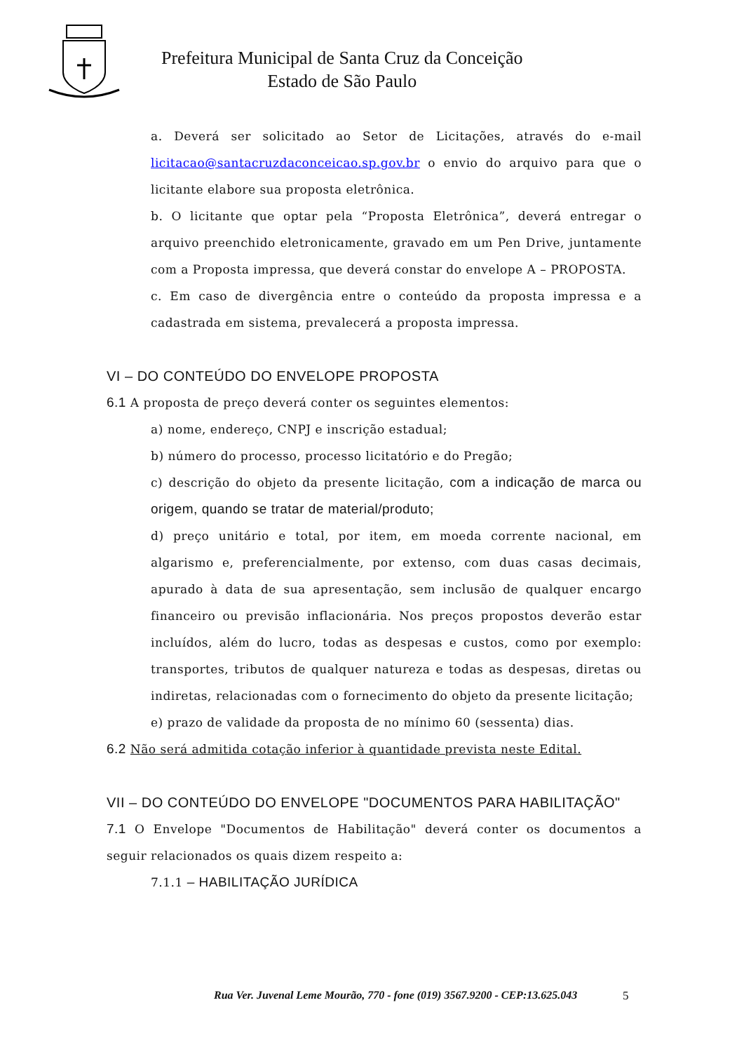Prefeitura Municipal de Santa Cruz da Conceição
Estado de São Paulo
a. Deverá ser solicitado ao Setor de Licitações, através do e-mail licitacao@santacruzdaconceicao.sp.gov.br o envio do arquivo para que o licitante elabore sua proposta eletrônica.
b. O licitante que optar pela “Proposta Eletrônica”, deverá entregar o arquivo preenchido eletronicamente, gravado em um Pen Drive, juntamente com a Proposta impressa, que deverá constar do envelope A – PROPOSTA.
c. Em caso de divergência entre o conteúdo da proposta impressa e a cadastrada em sistema, prevalecerá a proposta impressa.
VI – DO CONTEÚDO DO ENVELOPE PROPOSTA
6.1 A proposta de preço deverá conter os seguintes elementos:
a) nome, endereço, CNPJ e inscrição estadual;
b) número do processo, processo licitatório e do Pregão;
c) descrição do objeto da presente licitação, com a indicação de marca ou origem, quando se tratar de material/produto;
d) preço unitário e total, por item, em moeda corrente nacional, em algarismo e, preferencialmente, por extenso, com duas casas decimais, apurado à data de sua apresentação, sem inclusão de qualquer encargo financeiro ou previsão inflacionária. Nos preços propostos deverão estar incluídos, além do lucro, todas as despesas e custos, como por exemplo: transportes, tributos de qualquer natureza e todas as despesas, diretas ou indiretas, relacionadas com o fornecimento do objeto da presente licitação;
e) prazo de validade da proposta de no mínimo 60 (sessenta) dias.
6.2 Não será admitida cotação inferior à quantidade prevista neste Edital.
VII – DO CONTEÚDO DO ENVELOPE "DOCUMENTOS PARA HABILITAÇÃO"
7.1 O Envelope "Documentos de Habilitação" deverá conter os documentos a seguir relacionados os quais dizem respeito a:
7.1.1 – HABILITAÇÃO JURÍDICA
Rua Ver. Juvenal Leme Mourão, 770 - fone (019) 3567.9200 - CEP:13.625.043
5